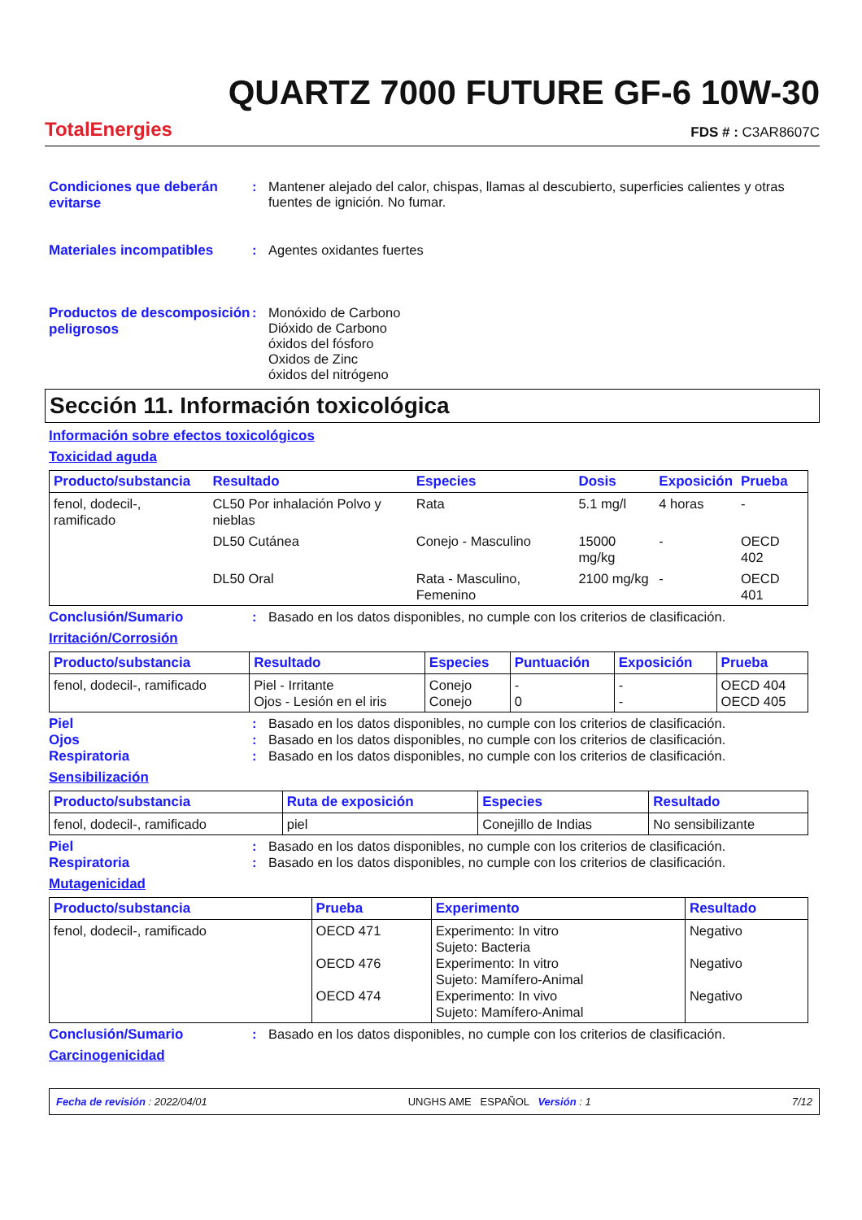TotalEnergies
QUARTZ 7000 FUTURE GF-6 10W-30
FDS # : C3AR8607C
Condiciones que deberán evitarse
: Mantener alejado del calor, chispas, llamas al descubierto, superficies calientes y otras fuentes de ignición. No fumar.
Materiales incompatibles : Agentes oxidantes fuertes
Productos de descomposición peligrosos
: Monóxido de Carbono
Dióxido de Carbono
óxidos del fósforo
Oxidos de Zinc
óxidos del nitrógeno
Sección 11. Información toxicológica
Información sobre efectos toxicológicos
Toxicidad aguda
| Producto/substancia | Resultado | Especies | Dosis | Exposición | Prueba |
| --- | --- | --- | --- | --- | --- |
| fenol, dodecil-, ramificado | CL50 Por inhalación Polvo y nieblas | Rata | 5.1 mg/l | 4 horas | - |
| | DL50 Cutánea | Conejo - Masculino | 15000 mg/kg | - | OECD 402 |
| | DL50 Oral | Rata - Masculino, Femenino | 2100 mg/kg | - | OECD 401 |
Conclusión/Sumario : Basado en los datos disponibles, no cumple con los criterios de clasificación.
Irritación/Corrosión
| Producto/substancia | Resultado | Especies | Puntuación | Exposición | Prueba |
| --- | --- | --- | --- | --- | --- |
| fenol, dodecil-, ramificado | Piel - Irritante Ojos - Lesión en el iris | Conejo Conejo | - 0 | - - | OECD 404 OECD 405 |
Piel : Basado en los datos disponibles, no cumple con los criterios de clasificación.
Ojos : Basado en los datos disponibles, no cumple con los criterios de clasificación.
Respiratoria : Basado en los datos disponibles, no cumple con los criterios de clasificación.
Sensibilización
| Producto/substancia | Ruta de exposición | Especies | Resultado |
| --- | --- | --- | --- |
| fenol, dodecil-, ramificado | piel | Conejillo de Indias | No sensibilizante |
Piel : Basado en los datos disponibles, no cumple con los criterios de clasificación.
Respiratoria : Basado en los datos disponibles, no cumple con los criterios de clasificación.
Mutagenicidad
| Producto/substancia | Prueba | Experimento | Resultado |
| --- | --- | --- | --- |
| fenol, dodecil-, ramificado | OECD 471 OECD 476 OECD 474 | Experimento: In vitro Sujeto: Bacteria Experimento: In vitro Sujeto: Mamífero-Animal Experimento: In vivo Sujeto: Mamífero-Animal | Negativo Negativo Negativo |
Conclusión/Sumario : Basado en los datos disponibles, no cumple con los criterios de clasificación.
Carcinogenicidad
Fecha de revisión : 2022/04/01 UNGHS AME ESPAÑOL Versión : 1 7/12